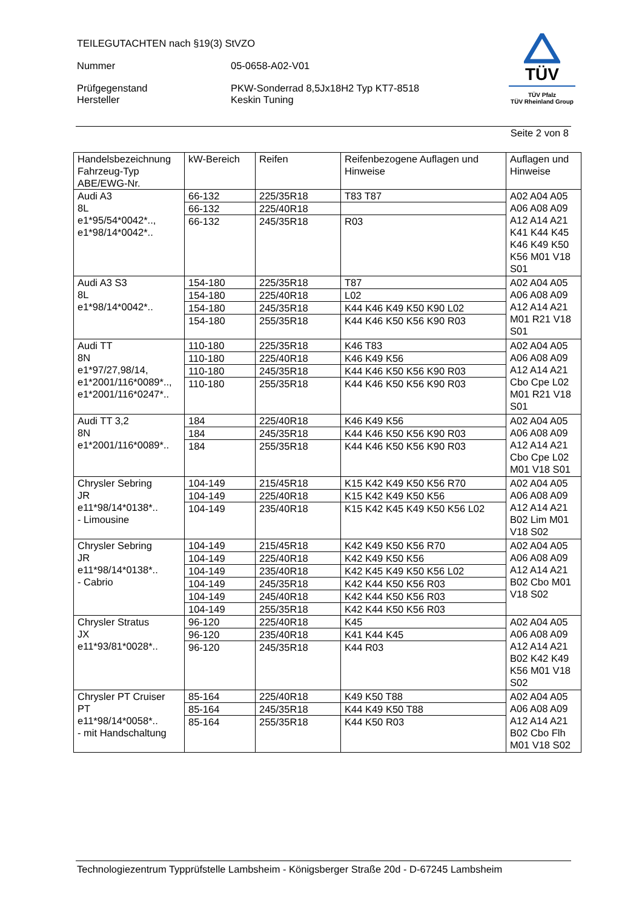TEILEGUTACHTEN nach §19(3) StVZO
Nummer 05-0658-A02-V01
Prüfgegenstand
Hersteller
PKW-Sonderrad 8,5Jx18H2 Typ KT7-8518
Keskin Tuning
TÜV
TÜV Pfalz
TÜV Rheinland Group
Seite 2 von 8
| Handelsbezeichnung Fahrzeug-Typ ABE/EWG-Nr. | kW-Bereich | Reifen | Reifenbezogene Auflagen und Hinweise | Auflagen und Hinweise |
| --- | --- | --- | --- | --- |
| Audi A3 8L e1*95/54*0042*.., e1*98/14*0042*.. | 66-132 | 225/35R18 | T83 T87 | A02 A04 A05 A06 A08 A09 A12 A14 A21 K41 K44 K45 K46 K49 K50 K56 M01 V18 S01 |
| | 66-132 | 225/40R18 | | |
| | 66-132 | 245/35R18 | R03 | |
| Audi A3 S3 8L e1*98/14*0042*.. | 154-180 | 225/35R18 | T87 | A02 A04 A05 A06 A08 A09 A12 A14 A21 M01 R21 V18 S01 |
| | 154-180 | 225/40R18 | L02 | |
| | 154-180 | 245/35R18 | K44 K46 K49 K50 K90 L02 | |
| | 154-180 | 255/35R18 | K44 K46 K50 K56 K90 R03 | |
| Audi TT 8N e1*97/27,98/14, e1*2001/116*0089*.., e1*2001/116*0247*.. | 110-180 | 225/35R18 | K46 T83 | A02 A04 A05 A06 A08 A09 A12 A14 A21 Cbo Cpe L02 M01 R21 V18 S01 |
| | 110-180 | 225/40R18 | K46 K49 K56 | |
| | 110-180 | 245/35R18 | K44 K46 K50 K56 K90 R03 | |
| | 110-180 | 255/35R18 | K44 K46 K50 K56 K90 R03 | |
| Audi TT 3,2 8N e1*2001/116*0089*.. | 184 | 225/40R18 | K46 K49 K56 | A02 A04 A05 A06 A08 A09 A12 A14 A21 Cbo Cpe L02 M01 V18 S01 |
| | 184 | 245/35R18 | K44 K46 K50 K56 K90 R03 | |
| | 184 | 255/35R18 | K44 K46 K50 K56 K90 R03 | |
| Chrysler Sebring JR e11*98/14*0138*.. - Limousine | 104-149 | 215/45R18 | K15 K42 K49 K50 K56 R70 | A02 A04 A05 A06 A08 A09 A12 A14 A21 B02 Lim M01 V18 S02 |
| | 104-149 | 225/40R18 | K15 K42 K49 K50 K56 | |
| | 104-149 | 235/40R18 | K15 K42 K45 K49 K50 K56 L02 | |
| Chrysler Sebring JR e11*98/14*0138*.. - Cabrio | 104-149 | 215/45R18 | K42 K49 K50 K56 R70 | A02 A04 A05 A06 A08 A09 A12 A14 A21 B02 Cbo M01 V18 S02 |
| | 104-149 | 225/40R18 | K42 K49 K50 K56 | |
| | 104-149 | 235/40R18 | K42 K45 K49 K50 K56 L02 | |
| | 104-149 | 245/35R18 | K42 K44 K50 K56 R03 | |
| | 104-149 | 245/40R18 | K42 K44 K50 K56 R03 | |
| | 104-149 | 255/35R18 | K42 K44 K50 K56 R03 | |
| Chrysler Stratus JX e11*93/81*0028*.. | 96-120 | 225/40R18 | K45 | A02 A04 A05 A06 A08 A09 A12 A14 A21 B02 K42 K49 K56 M01 V18 S02 |
| | 96-120 | 235/40R18 | K41 K44 K45 | |
| | 96-120 | 245/35R18 | K44 R03 | |
| Chrysler PT Cruiser PT e11*98/14*0058*.. - mit Handschaltung | 85-164 | 225/40R18 | K49 K50 T88 | A02 A04 A05 A06 A08 A09 A12 A14 A21 B02 Cbo Flh M01 V18 S02 |
| | 85-164 | 245/35R18 | K44 K49 K50 T88 | |
| | 85-164 | 255/35R18 | K44 K50 R03 | |
Technologiezentrum Typprüfstelle Lambsheim - Königsberger Straße 20d - D-67245 Lambsheim